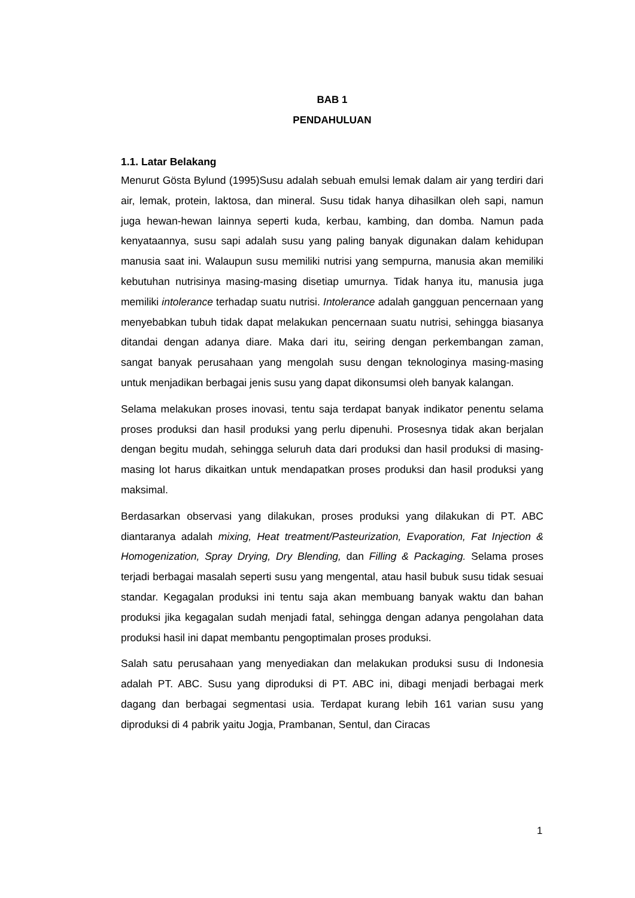BAB 1
PENDAHULUAN
1.1. Latar Belakang
Menurut Gösta Bylund (1995)Susu adalah sebuah emulsi lemak dalam air yang terdiri dari air, lemak, protein, laktosa, dan mineral. Susu tidak hanya dihasilkan oleh sapi, namun juga hewan-hewan lainnya seperti kuda, kerbau, kambing, dan domba. Namun pada kenyataannya, susu sapi adalah susu yang paling banyak digunakan dalam kehidupan manusia saat ini. Walaupun susu memiliki nutrisi yang sempurna, manusia akan memiliki kebutuhan nutrisinya masing-masing disetiap umurnya. Tidak hanya itu, manusia juga memiliki intolerance terhadap suatu nutrisi. Intolerance adalah gangguan pencernaan yang menyebabkan tubuh tidak dapat melakukan pencernaan suatu nutrisi, sehingga biasanya ditandai dengan adanya diare. Maka dari itu, seiring dengan perkembangan zaman, sangat banyak perusahaan yang mengolah susu dengan teknologinya masing-masing untuk menjadikan berbagai jenis susu yang dapat dikonsumsi oleh banyak kalangan.
Selama melakukan proses inovasi, tentu saja terdapat banyak indikator penentu selama proses produksi dan hasil produksi yang perlu dipenuhi. Prosesnya tidak akan berjalan dengan begitu mudah, sehingga seluruh data dari produksi dan hasil produksi di masing-masing lot harus dikaitkan untuk mendapatkan proses produksi dan hasil produksi yang maksimal.
Berdasarkan observasi yang dilakukan, proses produksi yang dilakukan di PT. ABC diantaranya adalah mixing, Heat treatment/Pasteurization, Evaporation, Fat Injection & Homogenization, Spray Drying, Dry Blending, dan Filling & Packaging. Selama proses terjadi berbagai masalah seperti susu yang mengental, atau hasil bubuk susu tidak sesuai standar. Kegagalan produksi ini tentu saja akan membuang banyak waktu dan bahan produksi jika kegagalan sudah menjadi fatal, sehingga dengan adanya pengolahan data produksi hasil ini dapat membantu pengoptimalan proses produksi.
Salah satu perusahaan yang menyediakan dan melakukan produksi susu di Indonesia adalah PT. ABC. Susu yang diproduksi di PT. ABC ini, dibagi menjadi berbagai merk dagang dan berbagai segmentasi usia. Terdapat kurang lebih 161 varian susu yang diproduksi di 4 pabrik yaitu Jogja, Prambanan, Sentul, dan Ciracas
1